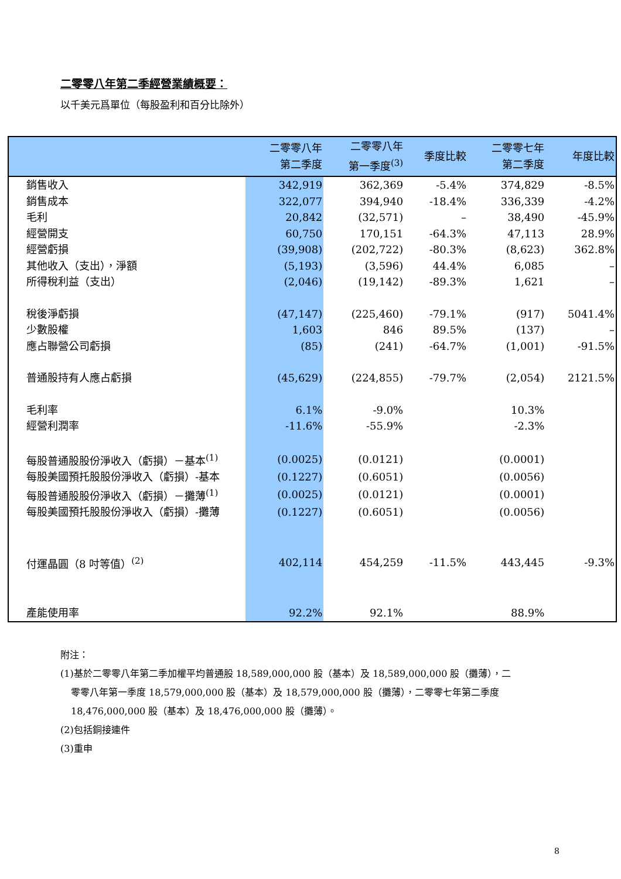二零零八年第二季經營業績概要：
以千美元爲單位（每股盈利和百分比除外）
| | 二零零八年 第二季度 | 二零零八年 第一季度<sup>(3)</sup> | 季度比較 | 二零零七年 第二季度 | 年度比較 |
| --- | --- | --- | --- | --- | --- |
| 銷售收入 | 342,919 | 362,369 | -5.4% | 374,829 | -8.5% |
| 銷售成本 | 322,077 | 394,940 | -18.4% | 336,339 | -4.2% |
| 毛利 | 20,842 | (32,571) | – | 38,490 | -45.9% |
| 經營開支 | 60,750 | 170,151 | -64.3% | 47,113 | 28.9% |
| 經營虧損 | (39,908) | (202,722) | -80.3% | (8,623) | 362.8% |
| 其他收入（支出），淨額 | (5,193) | (3,596) | 44.4% | 6,085 | – |
| 所得稅利益（支出） | (2,046) | (19,142) | -89.3% | 1,621 | – |
| 稅後淨虧損 | (47,147) | (225,460) | -79.1% | (917) | 5041.4% |
| 少數股權 | 1,603 | 846 | 89.5% | (137) | – |
| 應占聯營公司虧損 | (85) | (241) | -64.7% | (1,001) | -91.5% |
| 普通股持有人應占虧損 | (45,629) | (224,855) | -79.7% | (2,054) | 2121.5% |
| 毛利率 | 6.1% | -9.0% | | 10.3% | |
| 經營利潤率 | -11.6% | -55.9% | | -2.3% | |
| 每股普通股股份淨收入（虧損）－基本<sup>(1)</sup> | (0.0025) | (0.0121) | | (0.0001) | |
| 每股美國預托股股份淨收入（虧損）-基本 | (0.1227) | (0.6051) | | (0.0056) | |
| 每股普通股股份淨收入（虧損）－攤薄<sup>(1)</sup> | (0.0025) | (0.0121) | | (0.0001) | |
| 每股美國預托股股份淨收入（虧損）-攤薄 | (0.1227) | (0.6051) | | (0.0056) | |
| 付運晶圓（8 吋等值）<sup>(2)</sup> | 402,114 | 454,259 | -11.5% | 443,445 | -9.3% |
| 產能使用率 | 92.2% | 92.1% | | 88.9% | |
附注：
(1)基於二零零八年第二季加權平均普通股 18,589,000,000 股（基本）及 18,589,000,000 股（攤薄），二
零零八年第一季度 18,579,000,000 股（基本）及 18,579,000,000 股（攤薄），二零零七年第二季度
18,476,000,000 股（基本）及 18,476,000,000 股（攤薄）。
(2)包括銅接連件
(3)重申
8